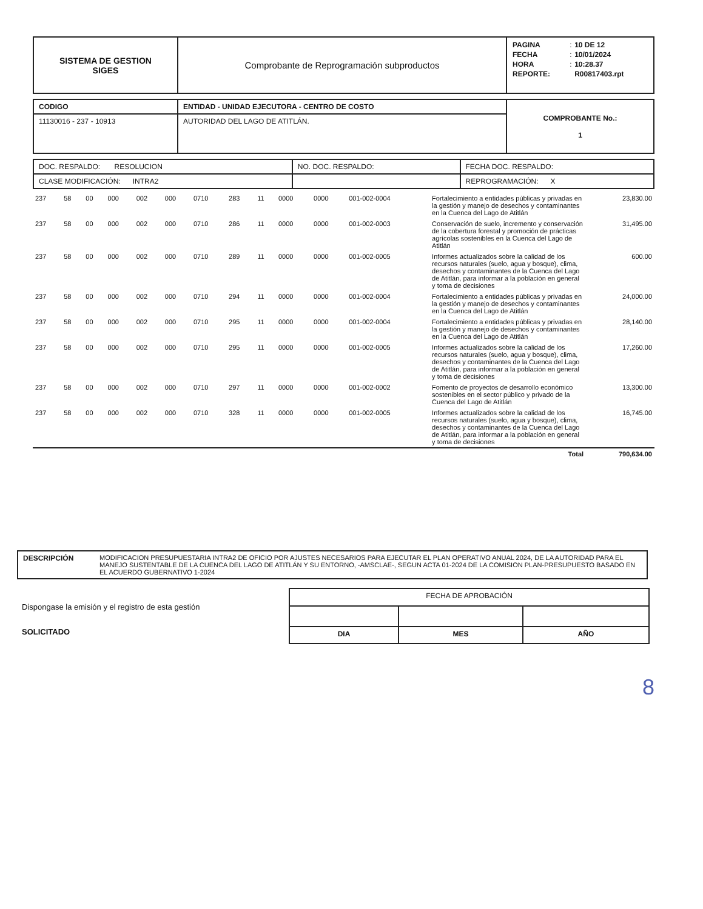| SISTEMA DE GESTION SIGES | Comprobante de Reprogramación subproductos | / PAGINA / : / 10 DE 12 / / FECHA / : / 10/01/2024 / / HORA / : / 10:28.37 / / REPORTE: / / R00817403.rpt / |
| CODIGO | ENTIDAD - UNIDAD EJECUTORA - CENTRO DE COSTO | COMPROBANTE No.: 1 |
| 11130016 - 237 - 10913 | AUTORIDAD DEL LAGO DE ATITLÁN. | |
| DOC. RESPALDO: RESOLUCION | NO. DOC. RESPALDO: | FECHA DOC. RESPALDO: |
| CLASE MODIFICACIÓN: INTRA2 | | REPROGRAMACIÓN: X |
| 237 | 58 | 00 | 000 | 002 | 000 | 0710 | 283 | 11 | 0000 | 0000 | 001-002-0004 | Fortalecimiento a entidades públicas y privadas en la gestión y manejo de desechos y contaminantes en la Cuenca del Lago de Atitlán | 23,830.00 |
| 237 | 58 | 00 | 000 | 002 | 000 | 0710 | 286 | 11 | 0000 | 0000 | 001-002-0003 | Conservación de suelo, incremento y conservación de la cobertura forestal y promoción de prácticas agrícolas sostenibles en la Cuenca del Lago de Atitlán | 31,495.00 |
| 237 | 58 | 00 | 000 | 002 | 000 | 0710 | 289 | 11 | 0000 | 0000 | 001-002-0005 | Informes actualizados sobre la calidad de los recursos naturales (suelo, agua y bosque), clima, desechos y contaminantes de la Cuenca del Lago de Atitlán, para informar a la población en general y toma de decisiones | 600.00 |
| 237 | 58 | 00 | 000 | 002 | 000 | 0710 | 294 | 11 | 0000 | 0000 | 001-002-0004 | Fortalecimiento a entidades públicas y privadas en la gestión y manejo de desechos y contaminantes en la Cuenca del Lago de Atitlán | 24,000.00 |
| 237 | 58 | 00 | 000 | 002 | 000 | 0710 | 295 | 11 | 0000 | 0000 | 001-002-0004 | Fortalecimiento a entidades públicas y privadas en la gestión y manejo de desechos y contaminantes en la Cuenca del Lago de Atitlán | 28,140.00 |
| 237 | 58 | 00 | 000 | 002 | 000 | 0710 | 295 | 11 | 0000 | 0000 | 001-002-0005 | Informes actualizados sobre la calidad de los recursos naturales (suelo, agua y bosque), clima, desechos y contaminantes de la Cuenca del Lago de Atitlán, para informar a la población en general y toma de decisiones | 17,260.00 |
| 237 | 58 | 00 | 000 | 002 | 000 | 0710 | 297 | 11 | 0000 | 0000 | 001-002-0002 | Fomento de proyectos de desarrollo económico sostenibles en el sector público y privado de la Cuenca del Lago de Atitlán | 13,300.00 |
| 237 | 58 | 00 | 000 | 002 | 000 | 0710 | 328 | 11 | 0000 | 0000 | 001-002-0005 | Informes actualizados sobre la calidad de los recursos naturales (suelo, agua y bosque), clima, desechos y contaminantes de la Cuenca del Lago de Atitlán, para informar a la población en general y toma de decisiones | 16,745.00 |
| Total | | | | | | | | | | | | | 790,634.00 |
| DESCRIPCIÓN | MODIFICACION PRESUPUESTARIA INTRA2 DE OFICIO POR AJUSTES NECESARIOS PARA EJECUTAR EL PLAN OPERATIVO ANUAL 2024, DE LA AUTORIDAD PARA EL MANEJO SUSTENTABLE DE LA CUENCA DEL LAGO DE ATITLÁN Y SU ENTORNO, -AMSCLAE-, SEGUN ACTA 01-2024 DE LA COMISION PLAN-PRESUPUESTO BASADO EN EL ACUERDO GUBERNATIVO 1-2024 |
Dispongase la emisión y el registro de esta gestión
SOLICITADO
| FECHA DE APROBACIÓN | | |
| DIA | MES | AÑO |
8